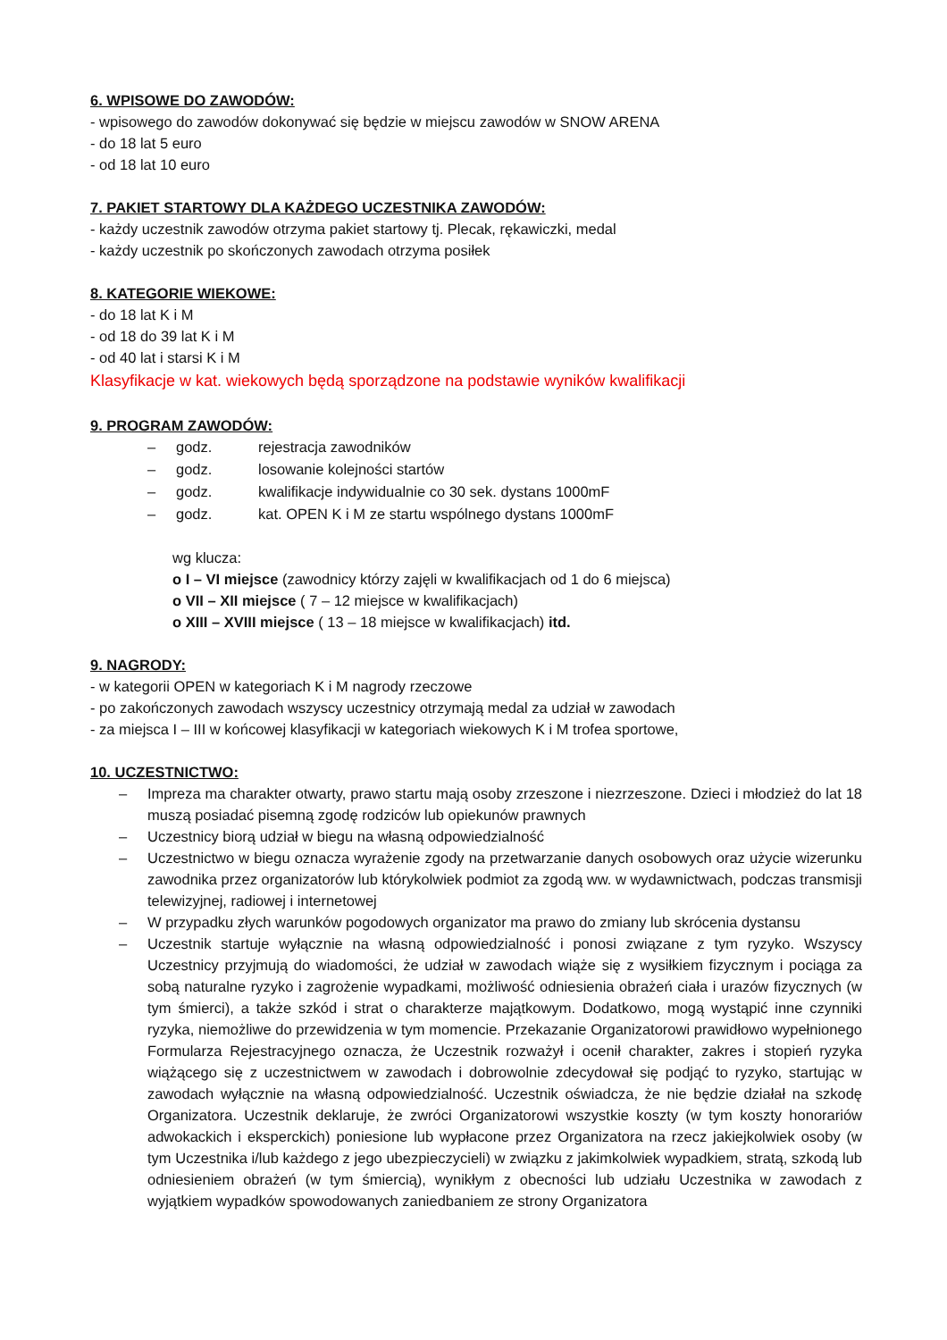6. WPISOWE DO ZAWODÓW:
- wpisowego do zawodów dokonywać się będzie w miejscu zawodów w SNOW ARENA
- do 18 lat 5 euro
- od 18 lat 10 euro
7. PAKIET STARTOWY DLA KAŻDEGO UCZESTNIKA ZAWODÓW:
- każdy uczestnik zawodów otrzyma pakiet startowy tj. Plecak, rękawiczki, medal
- każdy uczestnik po skończonych zawodach otrzyma posiłek
8. KATEGORIE WIEKOWE:
- do 18 lat K i M
- od 18 do 39 lat K i M
- od 40 lat i starsi K i M
Klasyfikacje w kat. wiekowych będą sporządzone na podstawie wyników kwalifikacji
9. PROGRAM ZAWODÓW:
– godz. rejestracja zawodników
– godz. losowanie kolejności startów
– godz. kwalifikacje indywidualnie co 30 sek. dystans 1000mF
– godz. kat. OPEN K i M ze startu wspólnego dystans 1000mF
wg klucza:
o I – VI miejsce (zawodnicy którzy zajęli w kwalifikacjach od 1 do 6 miejsca)
o VII – XII miejsce ( 7 – 12 miejsce w kwalifikacjach)
o XIII – XVIII miejsce ( 13 – 18 miejsce w kwalifikacjach) itd.
9. NAGRODY:
- w kategorii OPEN w kategoriach K i M nagrody rzeczowe
- po zakończonych zawodach wszyscy uczestnicy otrzymają medal za udział w zawodach
- za miejsca I – III w końcowej klasyfikacji w kategoriach wiekowych K i M trofea sportowe,
10. UCZESTNICTWO:
– Impreza ma charakter otwarty, prawo startu mają osoby zrzeszone i niezrzeszone. Dzieci i młodzież do lat 18 muszą posiadać pisemną zgodę rodziców lub opiekunów prawnych
– Uczestnicy biorą udział w biegu na własną odpowiedzialność
– Uczestnictwo w biegu oznacza wyrażenie zgody na przetwarzanie danych osobowych oraz użycie wizerunku zawodnika przez organizatorów lub którykolwiek podmiot za zgodą ww. w wydawnictwach, podczas transmisji telewizyjnej, radiowej i internetowej
– W przypadku złych warunków pogodowych organizator ma prawo do zmiany lub skrócenia dystansu
– Uczestnik startuje wyłącznie na własną odpowiedzialność i ponosi związane z tym ryzyko. Wszyscy Uczestnicy przyjmują do wiadomości, że udział w zawodach wiąże się z wysiłkiem fizycznym i pociąga za sobą naturalne ryzyko i zagrożenie wypadkami, możliwość odniesienia obrażeń ciała i urazów fizycznych (w tym śmierci), a także szkód i strat o charakterze majątkowym. Dodatkowo, mogą wystąpić inne czynniki ryzyka, niemożliwe do przewidzenia w tym momencie. Przekazanie Organizatorowi prawidłowo wypełnionego Formularza Rejestracyjnego oznacza, że Uczestnik rozważył i ocenił charakter, zakres i stopień ryzyka wiążącego się z uczestnictwem w zawodach i dobrowolnie zdecydował się podjąć to ryzyko, startując w zawodach wyłącznie na własną odpowiedzialność. Uczestnik oświadcza, że nie będzie działał na szkodę Organizatora. Uczestnik deklaruje, że zwróci Organizatorowi wszystkie koszty (w tym koszty honorariów adwokackich i eksperckich) poniesione lub wypłacone przez Organizatora na rzecz jakiejkolwiek osoby (w tym Uczestnika i/lub każdego z jego ubezpieczycieli) w związku z jakimkolwiek wypadkiem, stratą, szkodą lub odniesieniem obrażeń (w tym śmiercią), wynikłym z obecności lub udziału Uczestnika w zawodach z wyjątkiem wypadków spowodowanych zaniedbaniem ze strony Organizatora